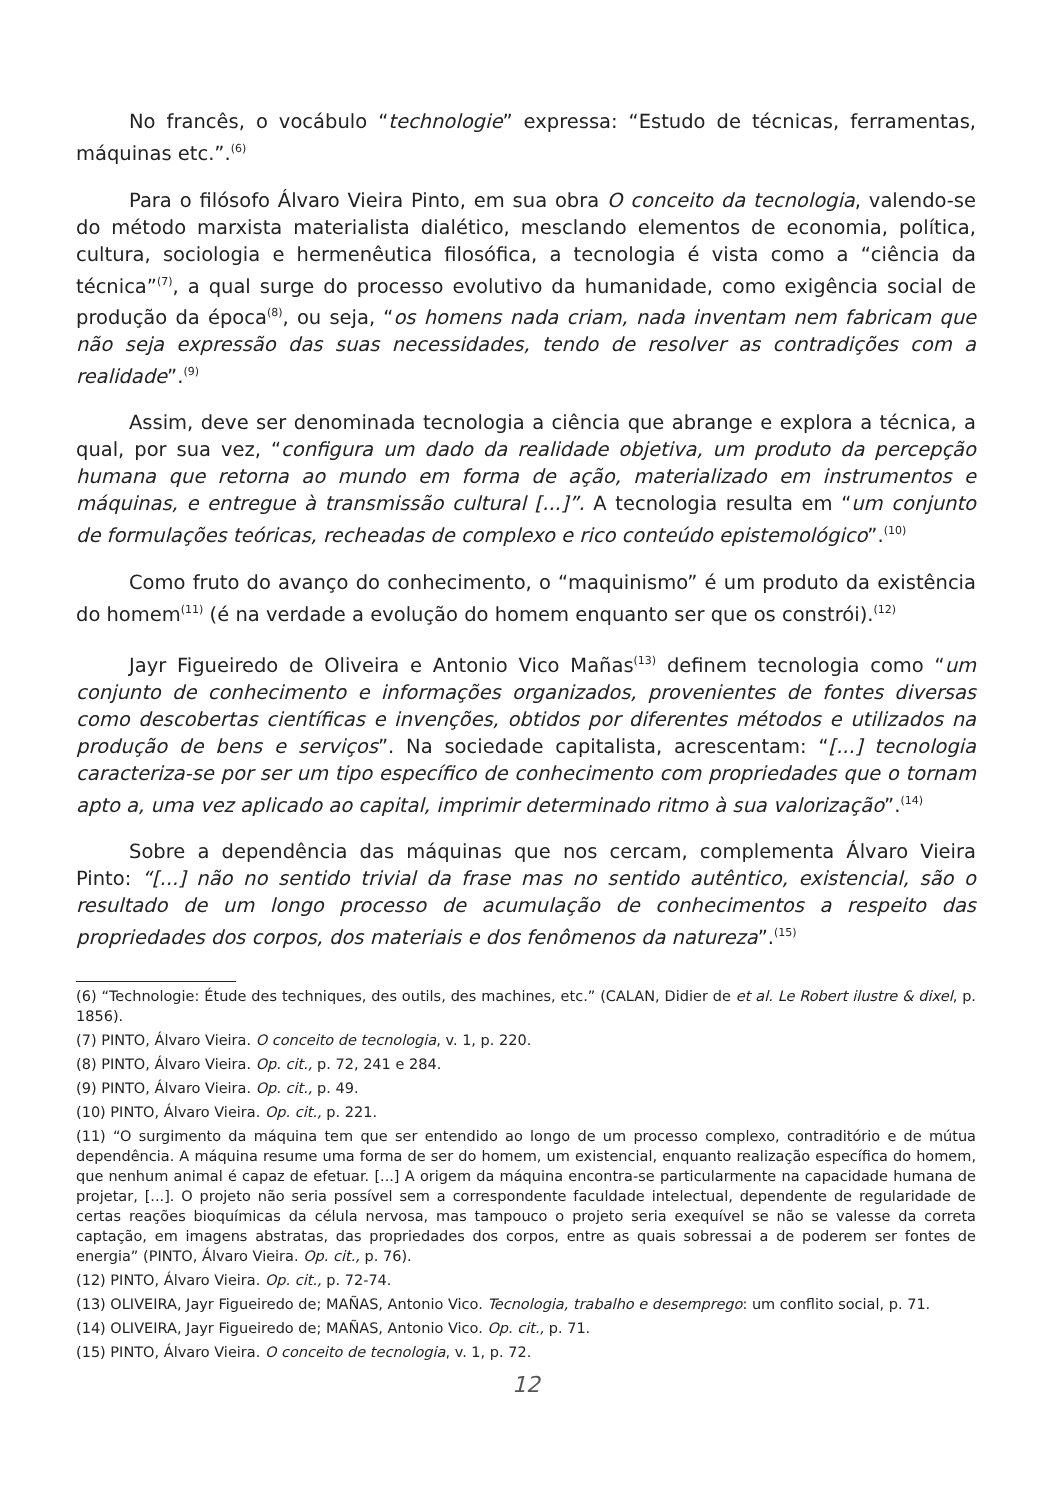No francês, o vocábulo “technologie” expressa: “Estudo de técnicas, ferramentas, máquinas etc.”.<sup>(6)</sup>
Para o filósofo Álvaro Vieira Pinto, em sua obra O conceito da tecnologia, valendo-se do método marxista materialista dialético, mesclando elementos de economia, política, cultura, sociologia e hermenêutica filosófica, a tecnologia é vista como a “ciência da técnica”<sup>(7)</sup>, a qual surge do processo evolutivo da humanidade, como exigência social de produção da época<sup>(8)</sup>, ou seja, “os homens nada criam, nada inventam nem fabricam que não seja expressão das suas necessidades, tendo de resolver as contradições com a realidade”.<sup>(9)</sup>
Assim, deve ser denominada tecnologia a ciência que abrange e explora a técnica, a qual, por sua vez, “configura um dado da realidade objetiva, um produto da percepção humana que retorna ao mundo em forma de ação, materializado em instrumentos e máquinas, e entregue à transmissão cultural [...]”. A tecnologia resulta em “um conjunto de formulações teóricas, recheadas de complexo e rico conteúdo epistemológico”.<sup>(10)</sup>
Como fruto do avanço do conhecimento, o “maquinismo” é um produto da existência do homem<sup>(11)</sup> (é na verdade a evolução do homem enquanto ser que os constrói).<sup>(12)</sup>
Jayr Figueiredo de Oliveira e Antonio Vico Mañas<sup>(13)</sup> definem tecnologia como “um conjunto de conhecimento e informações organizados, provenientes de fontes diversas como descobertas científicas e invenções, obtidos por diferentes métodos e utilizados na produção de bens e serviços”. Na sociedade capitalista, acrescentam: “[...] tecnologia caracteriza-se por ser um tipo específico de conhecimento com propriedades que o tornam apto a, uma vez aplicado ao capital, imprimir determinado ritmo à sua valorização”.<sup>(14)</sup>
Sobre a dependência das máquinas que nos cercam, complementa Álvaro Vieira Pinto: “[...] não no sentido trivial da frase mas no sentido autêntico, existencial, são o resultado de um longo processo de acumulação de conhecimentos a respeito das propriedades dos corpos, dos materiais e dos fenômenos da natureza”.<sup>(15)</sup>
(6) “Technologie: Étude des techniques, des outils, des machines, etc.” (CALAN, Didier de et al. Le Robert ilustre & dixel, p. 1856).
(7) PINTO, Álvaro Vieira. O conceito de tecnologia, v. 1, p. 220.
(8) PINTO, Álvaro Vieira. Op. cit., p. 72, 241 e 284.
(9) PINTO, Álvaro Vieira. Op. cit., p. 49.
(10) PINTO, Álvaro Vieira. Op. cit., p. 221.
(11) “O surgimento da máquina tem que ser entendido ao longo de um processo complexo, contraditório e de mútua dependência. A máquina resume uma forma de ser do homem, um existencial, enquanto realização específica do homem, que nenhum animal é capaz de efetuar. [...] A origem da máquina encontra-se particularmente na capacidade humana de projetar, [...]. O projeto não seria possível sem a correspondente faculdade intelectual, dependente de regularidade de certas reações bioquímicas da célula nervosa, mas tampouco o projeto seria exequível se não se valesse da correta captação, em imagens abstratas, das propriedades dos corpos, entre as quais sobressai a de poderem ser fontes de energia” (PINTO, Álvaro Vieira. Op. cit., p. 76).
(12) PINTO, Álvaro Vieira. Op. cit., p. 72-74.
(13) OLIVEIRA, Jayr Figueiredo de; MAÑAS, Antonio Vico. Tecnologia, trabalho e desemprego: um conflito social, p. 71.
(14) OLIVEIRA, Jayr Figueiredo de; MAÑAS, Antonio Vico. Op. cit., p. 71.
(15) PINTO, Álvaro Vieira. O conceito de tecnologia, v. 1, p. 72.
12